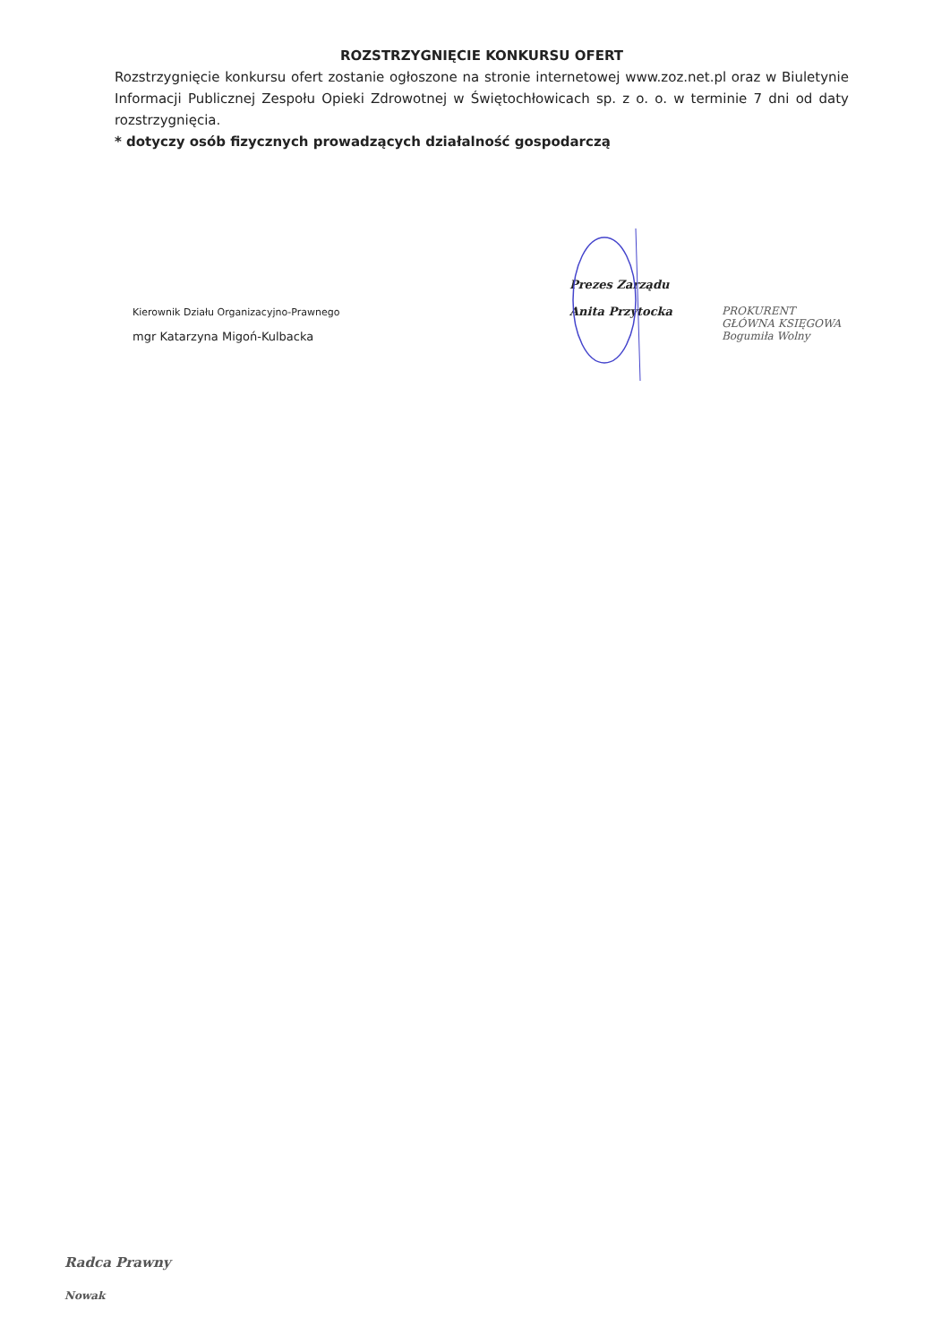ROZSTRZYGNIĘCIE KONKURSU OFERT
Rozstrzygnięcie konkursu ofert zostanie ogłoszone na stronie internetowej www.zoz.net.pl oraz w Biuletynie Informacji Publicznej Zespołu Opieki Zdrowotnej w Świętochłowicach sp. z o. o. w terminie 7 dni od daty rozstrzygnięcia.
* dotyczy osób fizycznych prowadzących działalność gospodarczą
Kierownik Działu Organizacyjno-Prawnego
mgr Katarzyna Migoń-Kulbacka
Prezes Zarządu
Anita Przytocka
PROKURENT
GŁÓWNA KSIĘGOWA
Bogumiła Wolny
Radca Prawny
Nowak